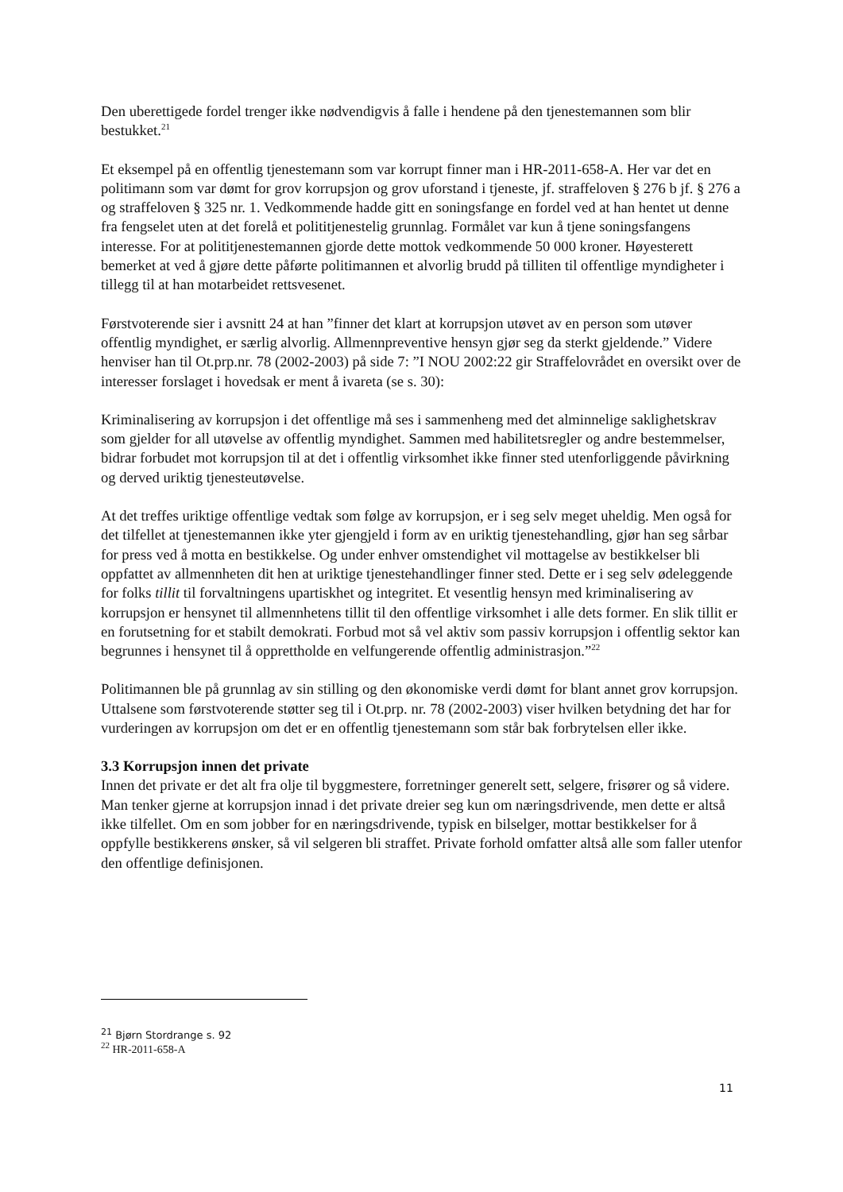Den uberettigede fordel trenger ikke nødvendigvis å falle i hendene på den tjenestemannen som blir bestukket.<sup>21</sup>
Et eksempel på en offentlig tjenestemann som var korrupt finner man i HR-2011-658-A. Her var det en politimann som var dømt for grov korrupsjon og grov uforstand i tjeneste, jf. straffeloven § 276 b jf. § 276 a og straffeloven § 325 nr. 1. Vedkommende hadde gitt en soningsfange en fordel ved at han hentet ut denne fra fengselet uten at det forelå et polititjenestelig grunnlag. Formålet var kun å tjene soningsfangens interesse. For at polititjenestemannen gjorde dette mottok vedkommende 50 000 kroner. Høyesterett bemerket at ved å gjøre dette påførte politimannen et alvorlig brudd på tilliten til offentlige myndigheter i tillegg til at han motarbeidet rettsvesenet.
Førstvoterende sier i avsnitt 24 at han ”finner det klart at korrupsjon utøvet av en person som utøver offentlig myndighet, er særlig alvorlig. Allmennpreventive hensyn gjør seg da sterkt gjeldende.” Videre henviser han til Ot.prp.nr. 78 (2002-2003) på side 7: ”I NOU 2002:22 gir Straffelovrådet en oversikt over de interesser forslaget i hovedsak er ment å ivareta (se s. 30):
Kriminalisering av korrupsjon i det offentlige må ses i sammenheng med det alminnelige saklighetskrav som gjelder for all utøvelse av offentlig myndighet. Sammen med habilitetsregler og andre bestemmelser, bidrar forbudet mot korrupsjon til at det i offentlig virksomhet ikke finner sted utenforliggende påvirkning og derved uriktig tjenesteutøvelse.
At det treffes uriktige offentlige vedtak som følge av korrupsjon, er i seg selv meget uheldig. Men også for det tilfellet at tjenestemannen ikke yter gjengjeld i form av en uriktig tjenestehandling, gjør han seg sårbar for press ved å motta en bestikkelse. Og under enhver omstendighet vil mottagelse av bestikkelser bli oppfattet av allmennheten dit hen at uriktige tjenestehandlinger finner sted. Dette er i seg selv ødeleggende for folks tillit til forvaltningens upartiskhet og integritet. Et vesentlig hensyn med kriminalisering av korrupsjon er hensynet til allmennhetens tillit til den offentlige virksomhet i alle dets former. En slik tillit er en forutsetning for et stabilt demokrati. Forbud mot så vel aktiv som passiv korrupsjon i offentlig sektor kan begrunnes i hensynet til å opprettholde en velfungerende offentlig administrasjon.”<sup>22</sup>
Politimannen ble på grunnlag av sin stilling og den økonomiske verdi dømt for blant annet grov korrupsjon. Uttalsene som førstvoterende støtter seg til i Ot.prp. nr. 78 (2002-2003) viser hvilken betydning det har for vurderingen av korrupsjon om det er en offentlig tjenestemann som står bak forbrytelsen eller ikke.
3.3 Korrupsjon innen det private
Innen det private er det alt fra olje til byggmestere, forretninger generelt sett, selgere, frisører og så videre. Man tenker gjerne at korrupsjon innad i det private dreier seg kun om næringsdrivende, men dette er altså ikke tilfellet. Om en som jobber for en næringsdrivende, typisk en bilselger, mottar bestikkelser for å oppfylle bestikkerens ønsker, så vil selgeren bli straffet. Private forhold omfatter altså alle som faller utenfor den offentlige definisjonen.
<sup>21</sup> Bjørn Stordrange s. 92
<sup>22</sup> HR-2011-658-A
11